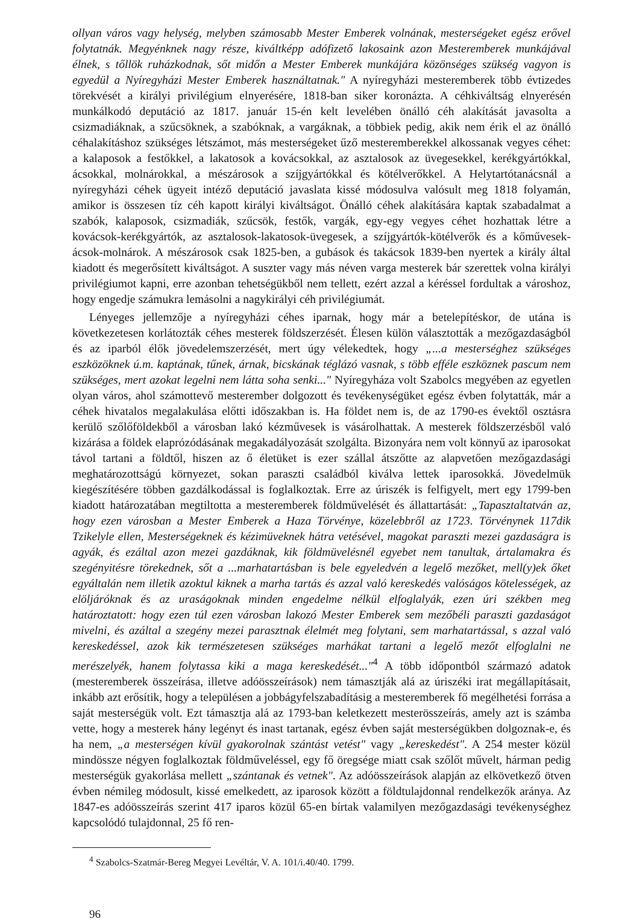ollyan város vagy helység, melyben számosabb Mester Emberek volnának, mesterségeket egész erővel folytatnák. Megyénknek nagy része, kiváltképp adófizető lakosaink azon Mesteremberek munkájával élnek, s tőllök ruházkodnak, sőt midőn a Mester Emberek munkájára közönséges szükség vagyon is egyedül a Nyíregyházi Mester Emberek használtatnak." A nyíregyházi mesteremberek több évtizedes törekvését a királyi privilégium elnyerésére, 1818-ban siker koronázta. A céhkiváltság elnyerésén munkálkodó deputáció az 1817. január 15-én kelt levelében önálló céh alakítását javasolta a csizmadiáknak, a szűcsöknek, a szabóknak, a vargáknak, a többiek pedig, akik nem érik el az önálló céhalakításhoz szükséges létszámot, más mesterségeket űző mesteremberekkel alkossanak vegyes céhet: a kalaposok a festőkkel, a lakatosok a kovácsokkal, az asztalosok az üvegesekkel, kerékgyártókkal, ácsokkal, molnárokkal, a mészárosok a szíjgyártókkal és kötélverőkkel. A Helytartótanácsnál a nyíregyházi céhek ügyeit intéző deputáció javaslata kissé módosulva valósult meg 1818 folyamán, amikor is összesen tíz céh kapott királyi kiváltságot. Önálló céhek alakítására kaptak szabadalmat a szabók, kalaposok, csizmadiák, szűcsök, festők, vargák, egy-egy vegyes céhet hozhattak létre a kovácsok-kerékgyártók, az asztalosok-lakatosok-üvegesek, a szíjgyártók-kötélverők és a kőművesek-ácsok-molnárok. A mészárosok csak 1825-ben, a gubások és takácsok 1839-ben nyertek a király által kiadott és megerősített kiváltságot. A suszter vagy más néven varga mesterek bár szerettek volna királyi privilégiumot kapni, erre azonban tehetségükből nem tellett, ezért azzal a kéréssel fordultak a városhoz, hogy engedje számukra lemásolni a nagykirályi céh privilégiumát.
Lényeges jellemzője a nyíregyházi céhes iparnak, hogy már a betelepítéskor, de utána is következetesen korlátozták céhes mesterek földszerzését. Élesen külön választották a mezőgazdaságból és az iparból élők jövedelemszerzését, mert úgy vélekedtek, hogy „...a mesterséghez szükséges eszközöknek ú.m. kaptának, tűnek, árnak, bicskának téglázó vasnak, s több efféle eszköznek pascum nem szükséges, mert azokat legelni nem látta soha senki..." Nyíregyháza volt Szabolcs megyében az egyetlen olyan város, ahol számottevő mesterember dolgozott és tevékenységüket egész évben folytatták, már a céhek hivatalos megalakulása előtti időszakban is. Ha földet nem is, de az 1790-es évektől osztásra kerülő szőlőföldekből a városban lakó kézművesek is vásárolhattak. A mesterek földszerzésből való kizárása a földek elaprózódásának megakadályozását szolgálta. Bizonyára nem volt könnyű az iparosokat távol tartani a földtől, hiszen az ő életüket is ezer szállal átszőtte az alapvetően mezőgazdasági meghatározottságú környezet, sokan paraszti családból kiválva lettek iparosokká. Jövedelmük kiegészítésére többen gazdálkodással is foglalkoztak. Erre az úriszék is felfigyelt, mert egy 1799-ben kiadott határozatában megtiltotta a mesteremberek földművelését és állattartását: „Tapasztaltatván az, hogy ezen városban a Mester Emberek a Haza Törvénye, közelebbről az 1723. Törvénynek 117dik Tzikelyle ellen, Mesterségeknek és kézimüveknek hátra vetésével, magokat paraszti mezei gazdaságra is agyák, és ezáltal azon mezei gazdáknak, kik földmüvelésnél egyebet nem tanultak, ártalamakra és szegényitésre törekednek, sőt a ...marhatartásban is bele egyeledvén a legelő mezőket, mell(y)ek őket egyáltalán nem illetik azoktul kiknek a marha tartás és azzal való kereskedés valóságos kötelességek, az elöljáróknak és az uraságoknak minden engedelme nélkül elfoglalyák, ezen úri székben meg határoztatott: hogy ezen túl ezen városban lakozó Mester Emberek sem mezőbéli paraszti gazdaságot mivelni, és azáltal a szegény mezei parasztnak élelmét meg folytani, sem marhatartással, s azzal való kereskedéssel, azok kik természetesen szükséges marhákat tartani a legelő mezőt elfoglalni ne merészelyék, hanem folytassa kiki a maga kereskedését..."<sup>4</sup> A több időpontból származó adatok (mesteremberek összeírása, illetve adóösszeírások) nem támasztják alá az úriszéki irat megállapításait, inkább azt erősítik, hogy a településen a jobbágyfelszabadításig a mesteremberek fő megélhetési forrása a saját mesterségük volt. Ezt támasztja alá az 1793-ban keletkezett mesterösszeírás, amely azt is számba vette, hogy a mesterek hány legényt és inast tartanak, egész évben saját mesterségükben dolgoznak-e, és ha nem, „a mesterségen kívül gyakorolnak szántást vetést" vagy „kereskedést". A 254 mester közül mindössze négyen foglalkoztak földműveléssel, egy fő öregsége miatt csak szőlőt művelt, hárman pedig mesterségük gyakorlása mellett „szántanak és vetnek". Az adóösszeírások alapján az elkövetkező ötven évben némileg módosult, kissé emelkedett, az iparosok között a földtulajdonnal rendelkezők aránya. Az 1847-es adóösszeírás szerint 417 iparos közül 65-en bírtak valamilyen mezőgazdasági tevékenységhez kapcsolódó tulajdonnal, 25 fő ren-
<sup>4</sup> Szabolcs-Szatmár-Bereg Megyei Levéltár, V. A. 101/i.40/40. 1799.
96